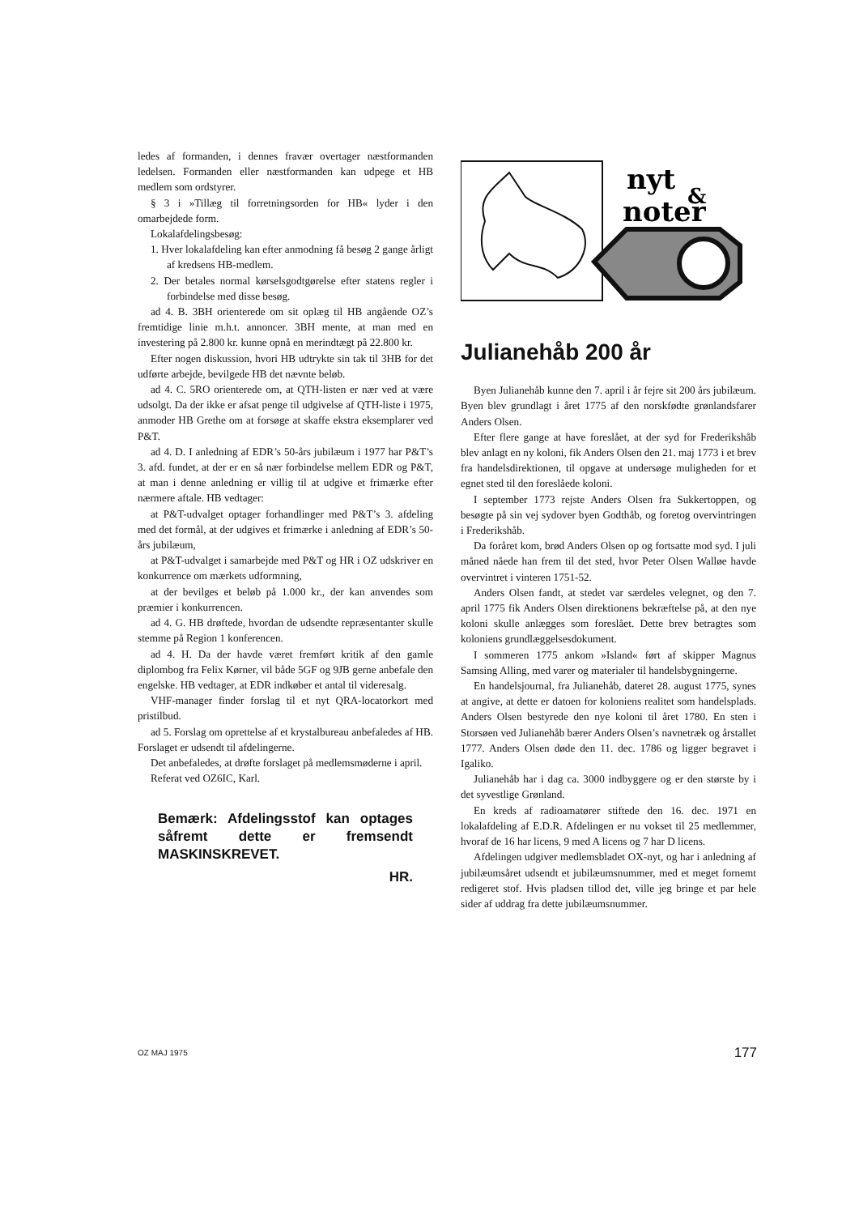ledes af formanden, i dennes fravær overtager næstformanden ledelsen. Formanden eller næstfor­manden kan udpege et HB medlem som ordstyrer.
§ 3 i »Tillæg til forretningsorden for HB« lyder i den omarbejdede form.
Lokalafdelingsbesøg:
1. Hver lokalafdeling kan efter anmodning få besøg 2 gange årligt af kredsens HB-medlem.
2. Der betales normal kørselsgodtgørelse efter statens regler i forbindelse med disse besøg.
ad 4. B. 3BH orienterede om sit oplæg til HB angående OZ’s fremtidige linie m.h.t. annoncer. 3BH mente, at man med en investering på 2.800 kr. kunne opnå en merindtægt på 22.800 kr.
Efter nogen diskussion, hvori HB udtrykte sin tak til 3HB for det udførte arbejde, bevilgede HB det nævnte beløb.
ad 4. C. 5RO orienterede om, at QTH-listen er nær ved at være udsolgt. Da der ikke er afsat penge til udgivelse af QTH-liste i 1975, anmoder HB Grethe om at forsøge at skaffe ekstra eks­emplarer ved P&T.
ad 4. D. I anledning af EDR’s 50-års jubilæum i 1977 har P&T’s 3. afd. fundet, at der er en så nær forbindelse mellem EDR og P&T, at man i denne anledning er villig til at udgive et frimærke efter nærmere aftale. HB vedtager:
at P&T-udvalget optager forhandlinger med P&T’s 3. afdeling med det formål, at der udgives et frimærke i anledning af EDR’s 50-års jubilæum,
at P&T-udvalget i samarbejde med P&T og HR i OZ udskriver en konkurrence om mærkets ud­formning,
at der bevilges et beløb på 1.000 kr., der kan anvendes som præmier i konkurrencen.
ad 4. G. HB drøftede, hvordan de udsendte repræsentanter skulle stemme på Region 1 konfe­rencen.
ad 4. H. Da der havde været fremført kritik af den gamle diplombog fra Felix Kørner, vil både 5GF og 9JB gerne anbefale den engelske. HB vedtager, at EDR indkøber et antal til videresalg.
VHF-manager finder forslag til et nyt QRA-locatorkort med pristilbud.
ad 5. Forslag om oprettelse af et krystalbureau anbefaledes af HB. Forslaget er udsendt til afde­lingerne.
Det anbefaledes, at drøfte forslaget på medlems­møderne i april.
Referat ved OZ6IC, Karl.
Bemærk: Afdelingsstof kan optages såfremt dette er frem­sendt MASKINSKREVET.
HR.
nyt
&
noter
Julianehåb 200 år
Byen Julianehåb kunne den 7. april i år fejre sit 200 års jubilæum. Byen blev grundlagt i året 1775 af den norskfødte grønlandsfarer Anders Olsen.
Efter flere gange at have foreslået, at der syd for Frederikshåb blev anlagt en ny koloni, fik Anders Olsen den 21. maj 1773 i et brev fra handelsdirek­tionen, til opgave at undersøge muligheden for et egnet sted til den foreslåede koloni.
I september 1773 rejste Anders Olsen fra Suk­kertoppen, og besøgte på sin vej sydover byen Godthåb, og foretog overvintringen i Frederikshåb.
Da foråret kom, brød Anders Olsen op og fort­satte mod syd. I juli måned nåede han frem til det sted, hvor Peter Olsen Walløe havde overvintret i vinteren 1751-52.
Anders Olsen fandt, at stedet var særdeles vel­egnet, og den 7. april 1775 fik Anders Olsen direk­tionens bekræftelse på, at den nye koloni skulle anlægges som foreslået. Dette brev betragtes som koloniens grundlæggelsesdokument.
I sommeren 1775 ankom »Island« ført af skipper Magnus Samsing Alling, med varer og materialer til handelsbygningerne.
En handelsjournal, fra Julianehåb, dateret 28. august 1775, synes at angive, at dette er datoen for koloniens realitet som handelsplads. Anders Olsen bestyrede den nye koloni til året 1780. En sten i Storsøen ved Julianehåb bærer Anders Olsen’s navnetræk og årstallet 1777. Anders Olsen døde den 11. dec. 1786 og ligger begravet i Igaliko.
Julianehåb har i dag ca. 3000 indbyggere og er den største by i det syvestlige Grønland.
En kreds af radioamatører stiftede den 16. dec. 1971 en lokalafdeling af E.D.R. Afdelingen er nu vokset til 25 medlemmer, hvoraf de 16 har licens, 9 med A licens og 7 har D licens.
Afdelingen udgiver medlemsbladet OX-nyt, og har i anledning af jubilæumsåret udsendt et jubi­læumsnummer, med et meget fornemt redigeret stof. Hvis pladsen tillod det, ville jeg bringe et par hele sider af uddrag fra dette jubilæumsnummer.
OZ MAJ 1975 177